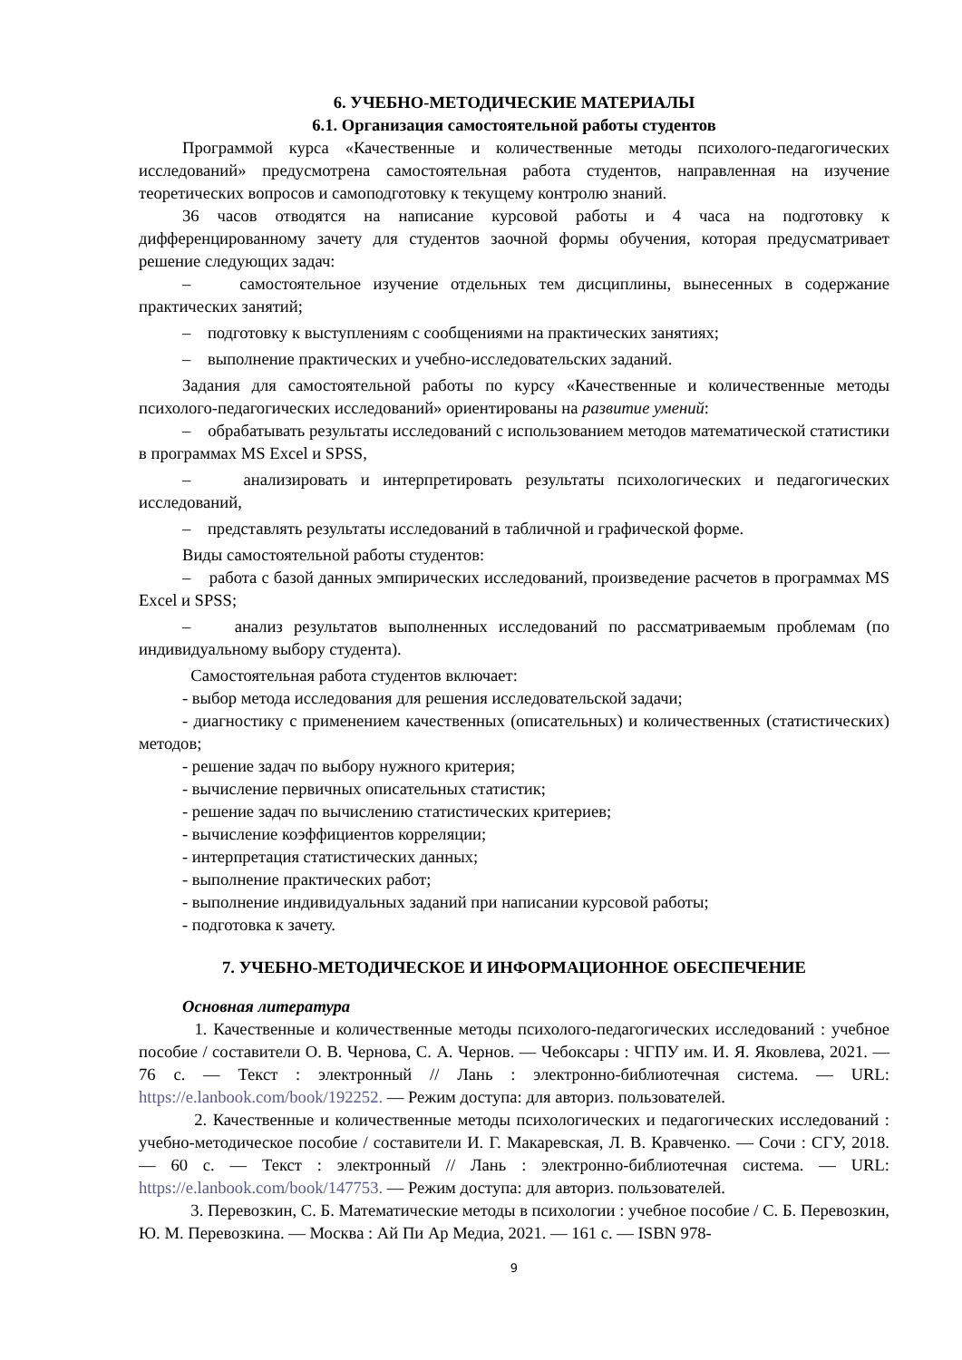6. УЧЕБНО-МЕТОДИЧЕСКИЕ МАТЕРИАЛЫ
6.1. Организация самостоятельной работы студентов
Программой курса «Качественные и количественные методы психолого-педагогических исследований» предусмотрена самостоятельная работа студентов, направленная на изучение теоретических вопросов и самоподготовку к текущему контролю знаний.
36 часов отводятся на написание курсовой работы и 4 часа на подготовку к дифференцированному зачету для студентов заочной формы обучения, которая предусматривает решение следующих задач:
– самостоятельное изучение отдельных тем дисциплины, вынесенных в содержание практических занятий;
– подготовку к выступлениям с сообщениями на практических занятиях;
– выполнение практических и учебно-исследовательских заданий.
Задания для самостоятельной работы по курсу «Качественные и количественные методы психолого-педагогических исследований» ориентированы на развитие умений:
– обрабатывать результаты исследований с использованием методов математической статистики в программах MS Excel и SPSS,
– анализировать и интерпретировать результаты психологических и педагогических исследований,
– представлять результаты исследований в табличной и графической форме.
Виды самостоятельной работы студентов:
– работа с базой данных эмпирических исследований, произведение расчетов в программах MS Excel и SPSS;
– анализ результатов выполненных исследований по рассматриваемым проблемам (по индивидуальному выбору студента).
Самостоятельная работа студентов включает:
- выбор метода исследования для решения исследовательской задачи;
- диагностику с применением качественных (описательных) и количественных (статистических) методов;
- решение задач по выбору нужного критерия;
- вычисление первичных описательных статистик;
- решение задач по вычислению статистических критериев;
- вычисление коэффициентов корреляции;
- интерпретация статистических данных;
- выполнение практических работ;
- выполнение индивидуальных заданий при написании курсовой работы;
- подготовка к зачету.
7. УЧЕБНО-МЕТОДИЧЕСКОЕ И ИНФОРМАЦИОННОЕ ОБЕСПЕЧЕНИЕ
Основная литература
1. Качественные и количественные методы психолого-педагогических исследований : учебное пособие / составители О. В. Чернова, С. А. Чернов. — Чебоксары : ЧГПУ им. И. Я. Яковлева, 2021. — 76 с. — Текст : электронный // Лань : электронно-библиотечная система. — URL: https://e.lanbook.com/book/192252. — Режим доступа: для авториз. пользователей.
2. Качественные и количественные методы психологических и педагогических исследований : учебно-методическое пособие / составители И. Г. Макаревская, Л. В. Кравченко. — Сочи : СГУ, 2018. — 60 с. — Текст : электронный // Лань : электронно-библиотечная система. — URL: https://e.lanbook.com/book/147753. — Режим доступа: для авториз. пользователей.
3. Перевозкин, С. Б. Математические методы в психологии : учебное пособие / С. Б. Перевозкин, Ю. М. Перевозкина. — Москва : Ай Пи Ар Медиа, 2021. — 161 с. — ISBN 978-
9